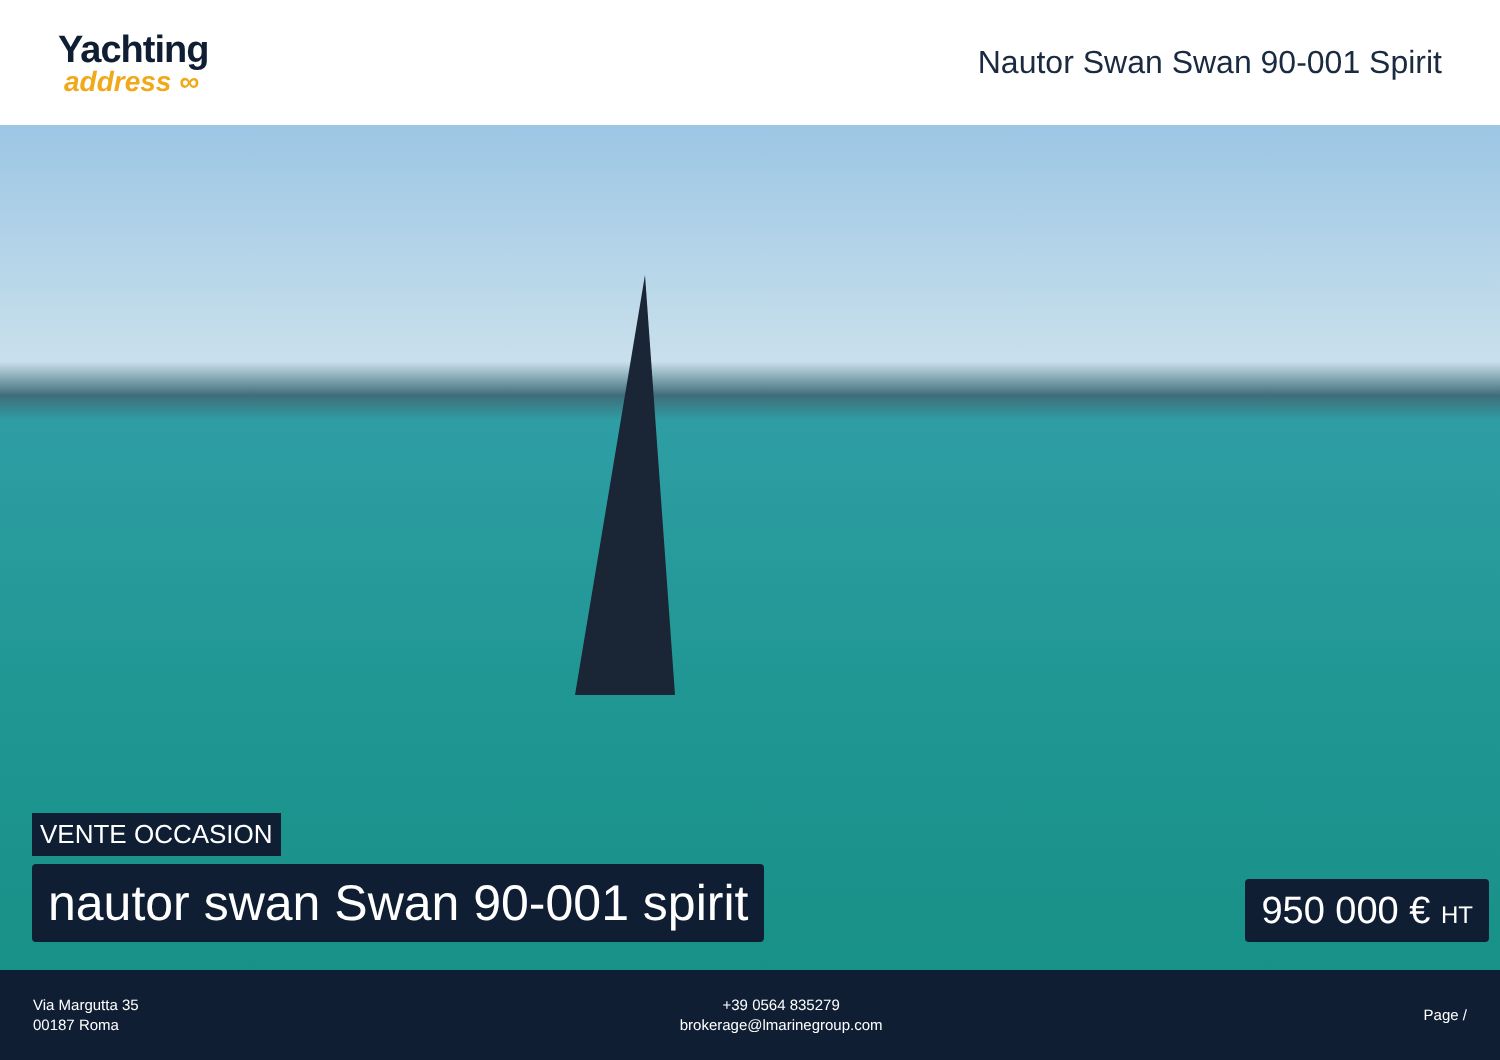Yachting
address ∞
Nautor Swan Swan 90-001 Spirit
VENTE OCCASION
nautor swan Swan 90-001 spirit
950 000 € HT
Via Margutta 35
00187 Roma
+39 0564 835279
brokerage@lmarinegroup.com
Page /